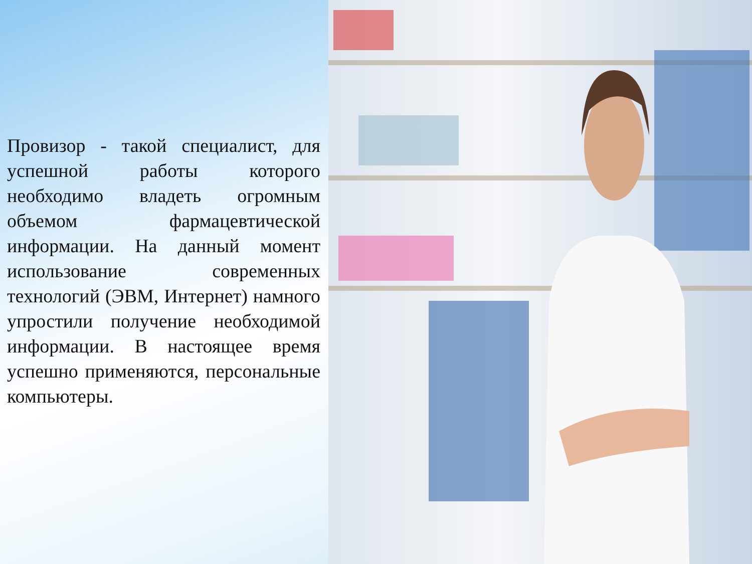Провизор - такой специалист, для успешной работы которого необходимо владеть огромным объемом фармацевтической информации. На данный момент использование современных технологий (ЭВМ, Интернет) намного упростили получение необходимой информации. В настоящее время успешно применяются, персональные компьютеры.